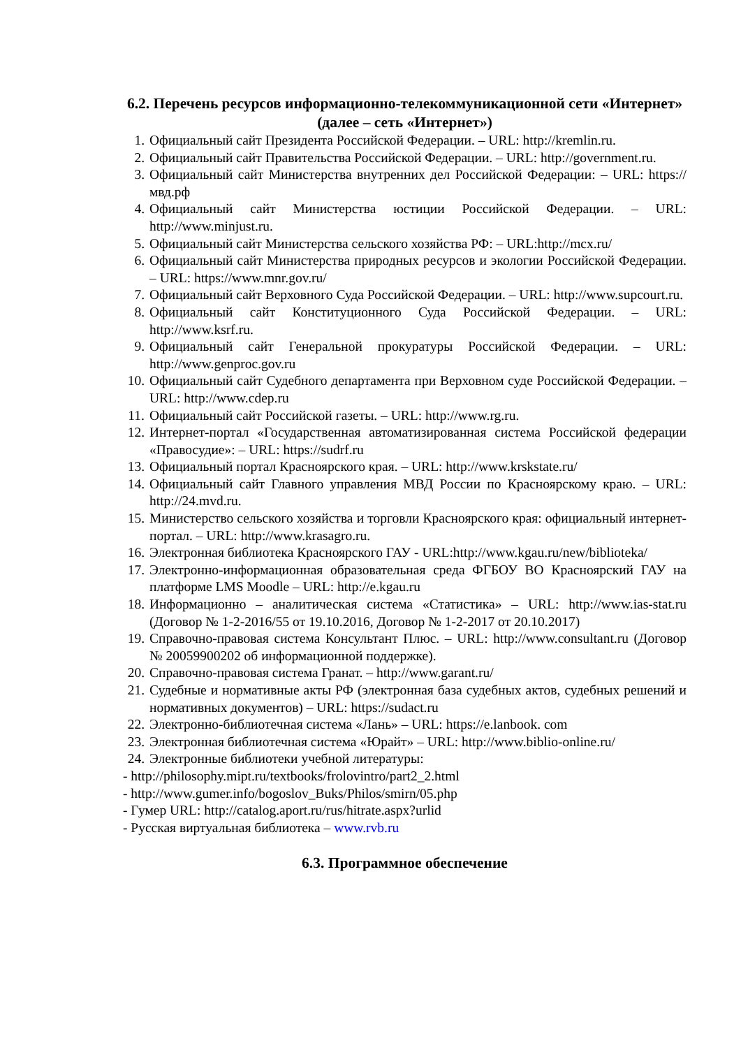6.2. Перечень ресурсов информационно-телекоммуникационной сети «Интернет» (далее – сеть «Интернет»)
1. Официальный сайт Президента Российской Федерации. – URL: http://kremlin.ru.
2. Официальный сайт Правительства Российской Федерации. – URL: http://government.ru.
3. Официальный сайт Министерства внутренних дел Российской Федерации: – URL: https://мвд.рф
4. Официальный сайт Министерства юстиции Российской Федерации. – URL: http://www.minjust.ru.
5. Официальный сайт Министерства сельского хозяйства РФ: – URL:http://mcx.ru/
6. Официальный сайт Министерства природных ресурсов и экологии Российской Федерации. – URL: https://www.mnr.gov.ru/
7. Официальный сайт Верховного Суда Российской Федерации. – URL: http://www.supcourt.ru.
8. Официальный сайт Конституционного Суда Российской Федерации. – URL: http://www.ksrf.ru.
9. Официальный сайт Генеральной прокуратуры Российской Федерации. – URL: http://www.genproc.gov.ru
10. Официальный сайт Судебного департамента при Верховном суде Российской Федерации. – URL: http://www.cdep.ru
11. Официальный сайт Российской газеты. – URL: http://www.rg.ru.
12. Интернет-портал «Государственная автоматизированная система Российской федерации «Правосудие»: – URL: https://sudrf.ru
13. Официальный портал Красноярского края. – URL: http://www.krskstate.ru/
14. Официальный сайт Главного управления МВД России по Красноярскому краю. – URL: http://24.mvd.ru.
15. Министерство сельского хозяйства и торговли Красноярского края: официальный интернет-портал. – URL: http://www.krasagro.ru.
16. Электронная библиотека Красноярского ГАУ - URL:http://www.kgau.ru/new/biblioteka/
17. Электронно-информационная образовательная среда ФГБОУ ВО Красноярский ГАУ на платформе LMS Moodle – URL: http://e.kgau.ru
18. Информационно – аналитическая система «Статистика» – URL: http://www.ias-stat.ru (Договор № 1-2-2016/55 от 19.10.2016, Договор № 1-2-2017 от 20.10.2017)
19. Справочно-правовая система Консультант Плюс. – URL: http://www.consultant.ru (Договор № 20059900202 об информационной поддержке).
20. Справочно-правовая система Гранат. – http://www.garant.ru/
21. Судебные и нормативные акты РФ (электронная база судебных актов, судебных решений и нормативных документов) – URL: https://sudact.ru
22. Электронно-библиотечная система «Лань» – URL: https://e.lanbook. com
23. Электронная библиотечная система «Юрайт» – URL: http://www.biblio-online.ru/
24. Электронные библиотеки учебной литературы:
- http://philosophy.mipt.ru/textbooks/frolovintro/part2_2.html
- http://www.gumer.info/bogoslov_Buks/Philos/smirn/05.php
- Гумер URL: http://catalog.aport.ru/rus/hitrate.aspx?urlid
- Русская виртуальная библиотека – www.rvb.ru
6.3. Программное обеспечение